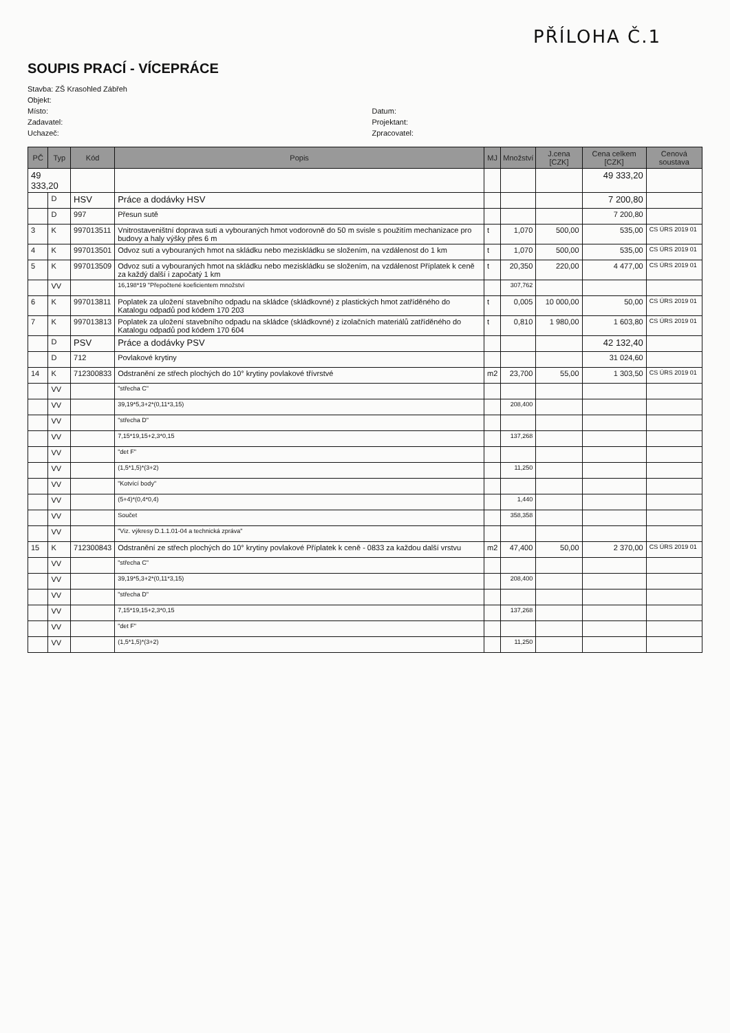PŘÍLOHA Č.1
SOUPIS PRACÍ - VÍCEPRÁCE
Stavba: ZŠ Krasohled Zábřeh
Objekt:
Místo:
Datum:
Zadavatel:
Projektant:
Uchazeč:
Zpracovatel:
| PČ | Typ | Kód | Popis | MJ | Množství | J.cena [CZK] | Cena celkem [CZK] | Cenová soustava |
| --- | --- | --- | --- | --- | --- | --- | --- | --- |
| 49 333,20 | | | | | | | 49 333,20 | |
| | D | HSV | Práce a dodávky HSV | | | | 7 200,80 | |
| | D | 997 | Přesun sutě | | | | 7 200,80 | |
| 3 | K | 997013511 | Vnitrostaveništní doprava suti a vybouraných hmot vodorovně do 50 m svisle s použitím mechanizace pro budovy a haly výšky přes 6 m | t | 1,070 | 500,00 | 535,00 | CS ÚRS 2019 01 |
| 4 | K | 997013501 | Odvoz suti a vybouraných hmot na skládku nebo meziskládku se složením, na vzdálenost do 1 km | t | 1,070 | 500,00 | 535,00 | CS ÚRS 2019 01 |
| 5 | K | 997013509 | Odvoz suti a vybouraných hmot na skládku nebo meziskládku se složením, na vzdálenost Příplatek k ceně za každý další i započatý 1 km | t | 20,350 | 220,00 | 4 477,00 | CS ÚRS 2019 01 |
| | VV | | 16,198*19 "Přepočtené koeficientem množství | | 307,762 | | | |
| 6 | K | 997013811 | Poplatek za uložení stavebního odpadu na skládce (skládkovné) z plastických hmot zatříděného do Katalogu odpadů pod kódem 170 203 | t | 0,005 | 10 000,00 | 50,00 | CS ÚRS 2019 01 |
| 7 | K | 997013813 | Poplatek za uložení stavebního odpadu na skládce (skládkovné) z izolačních materiálů zatříděného do Katalogu odpadů pod kódem 170 604 | t | 0,810 | 1 980,00 | 1 603,80 | CS ÚRS 2019 01 |
| | D | PSV | Práce a dodávky PSV | | | | 42 132,40 | |
| | D | 712 | Povlakové krytiny | | | | 31 024,60 | |
| 14 | K | 712300833 | Odstranění ze střech plochých do 10° krytiny povlakové třívrstvé | m2 | 23,700 | 55,00 | 1 303,50 | CS ÚRS 2019 01 |
| | VV | | "střecha C" | | | | | |
| | VV | | 39,19*5,3+2*(0,11*3,15) | | 208,400 | | | |
| | VV | | "střecha D" | | | | | |
| | VV | | 7,15*19,15+2,3*0,15 | | 137,268 | | | |
| | VV | | "det F" | | | | | |
| | VV | | (1,5*1,5)*(3+2) | | 11,250 | | | |
| | VV | | "Kotvící body" | | | | | |
| | VV | | (5+4)*(0,4*0,4) | | 1,440 | | | |
| | VV | | Součet | | 358,358 | | | |
| | VV | | "Viz. výkresy D.1.1.01-04 a technická zpráva" | | | | | |
| 15 | K | 712300843 | Odstranění ze střech plochých do 10° krytiny povlakové Příplatek k ceně - 0833 za každou další vrstvu | m2 | 47,400 | 50,00 | 2 370,00 | CS ÚRS 2019 01 |
| | VV | | "střecha C" | | | | | |
| | VV | | 39,19*5,3+2*(0,11*3,15) | | 208,400 | | | |
| | VV | | "střecha D" | | | | | |
| | VV | | 7,15*19,15+2,3*0,15 | | 137,268 | | | |
| | VV | | "det F" | | | | | |
| | VV | | (1,5*1,5)*(3+2) | | 11,250 | | | |